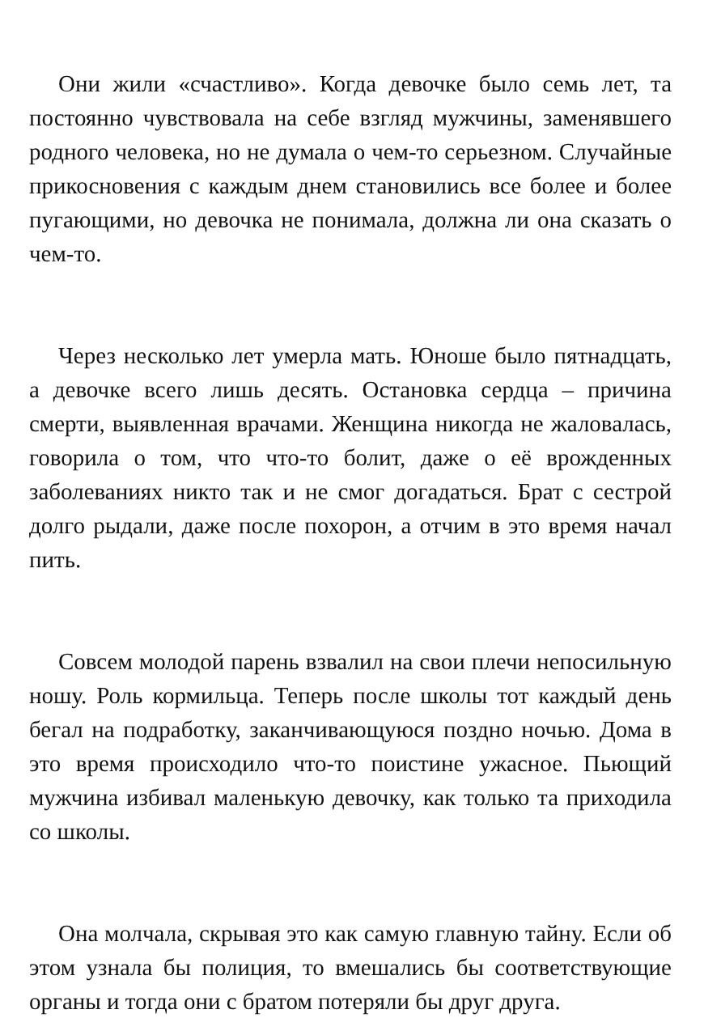Они жили «счастливо». Когда девочке было семь лет, та постоянно чувствовала на себе взгляд мужчины, заменявше­го родного человека, но не думала о чем-то серьезном. Слу­чайные прикосновения с каждым днем становились все бо­лее и более пугающими, но девочка не понимала, должна ли она сказать о чем-то.
Через несколько лет умерла мать. Юноше было пятна­дцать, а девочке всего лишь десять. Остановка сердца – при­чина смерти, выявленная врачами. Женщина никогда не жа­ловалась, говорила о том, что что-то болит, даже о её врож­денных заболеваниях никто так и не смог догадаться. Брат с сестрой долго рыдали, даже после похорон, а отчим в это время начал пить.
Совсем молодой парень взвалил на свои плечи непосиль­ную ношу. Роль кормильца. Теперь после школы тот каждый день бегал на подработку, заканчивающуюся поздно ночью. Дома в это время происходило что-то поистине ужасное. Пьющий мужчина избивал маленькую девочку, как только та приходила со школы.
Она молчала, скрывая это как самую главную тайну. Если об этом узнала бы полиция, то вмешались бы соответствую­щие органы и тогда они с братом потеряли бы друг друга.